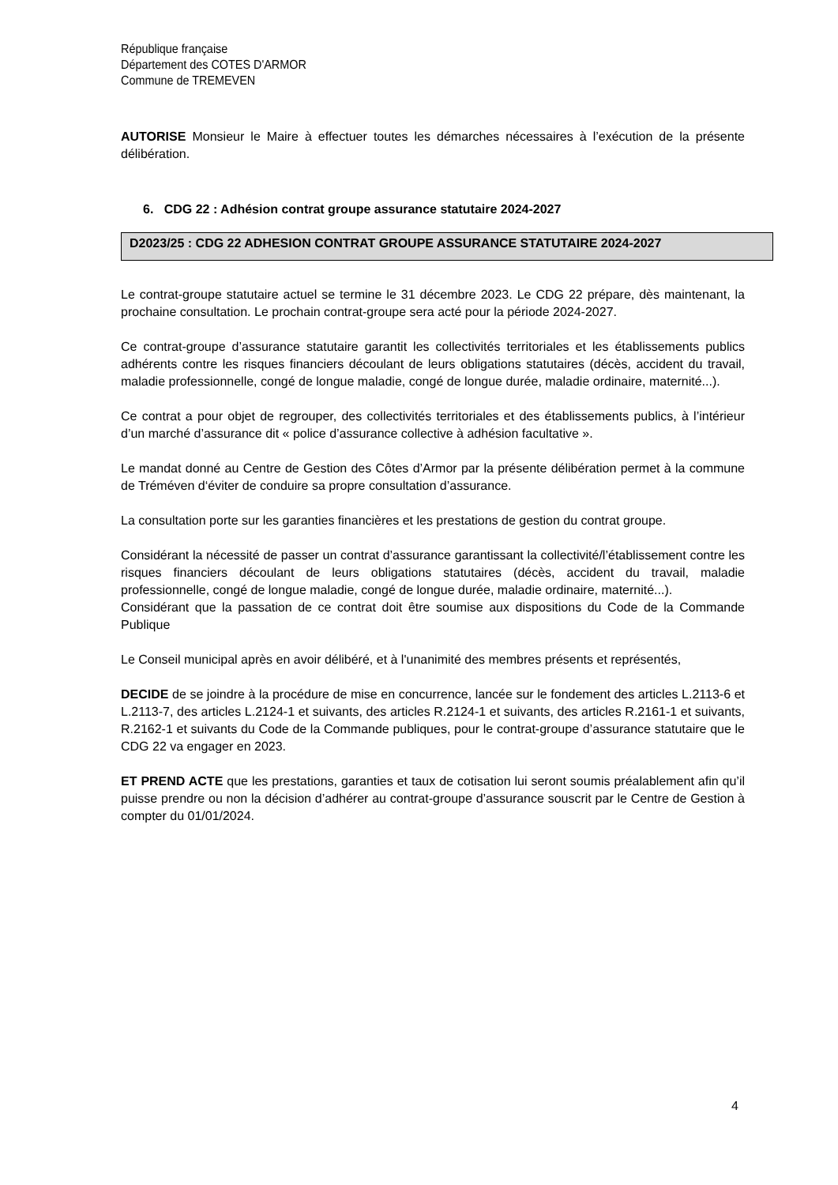République française
Département des COTES D'ARMOR
Commune de TREMEVEN
AUTORISE Monsieur le Maire à effectuer toutes les démarches nécessaires à l’exécution de la présente délibération.
6. CDG 22 : Adhésion contrat groupe assurance statutaire 2024-2027
D2023/25 : CDG 22 ADHESION CONTRAT GROUPE ASSURANCE STATUTAIRE 2024-2027
Le contrat-groupe statutaire actuel se termine le 31 décembre 2023. Le CDG 22 prépare, dès maintenant, la prochaine consultation. Le prochain contrat-groupe sera acté pour la période 2024-2027.
Ce contrat-groupe d’assurance statutaire garantit les collectivités territoriales et les établissements publics adhérents contre les risques financiers découlant de leurs obligations statutaires (décès, accident du travail, maladie professionnelle, congé de longue maladie, congé de longue durée, maladie ordinaire, maternité...).
Ce contrat a pour objet de regrouper, des collectivités territoriales et des établissements publics, à l’intérieur d’un marché d’assurance dit « police d’assurance collective à adhésion facultative ».
Le mandat donné au Centre de Gestion des Côtes d’Armor par la présente délibération permet à la commune de Tréméven d‘éviter de conduire sa propre consultation d’assurance.
La consultation porte sur les garanties financières et les prestations de gestion du contrat groupe.
Considérant la nécessité de passer un contrat d’assurance garantissant la collectivité/l’établissement contre les risques financiers découlant de leurs obligations statutaires (décès, accident du travail, maladie professionnelle, congé de longue maladie, congé de longue durée, maladie ordinaire, maternité...).
Considérant que la passation de ce contrat doit être soumise aux dispositions du Code de la Commande Publique
Le Conseil municipal après en avoir délibéré, et à l'unanimité des membres présents et représentés,
DECIDE de se joindre à la procédure de mise en concurrence, lancée sur le fondement des articles L.2113-6 et L.2113-7, des articles L.2124-1 et suivants, des articles R.2124-1 et suivants, des articles R.2161-1 et suivants, R.2162-1 et suivants du Code de la Commande publiques, pour le contrat-groupe d’assurance statutaire que le CDG 22 va engager en 2023.
ET PREND ACTE que les prestations, garanties et taux de cotisation lui seront soumis préalablement afin qu’il puisse prendre ou non la décision d’adhérer au contrat-groupe d’assurance souscrit par le Centre de Gestion à compter du 01/01/2024.
4